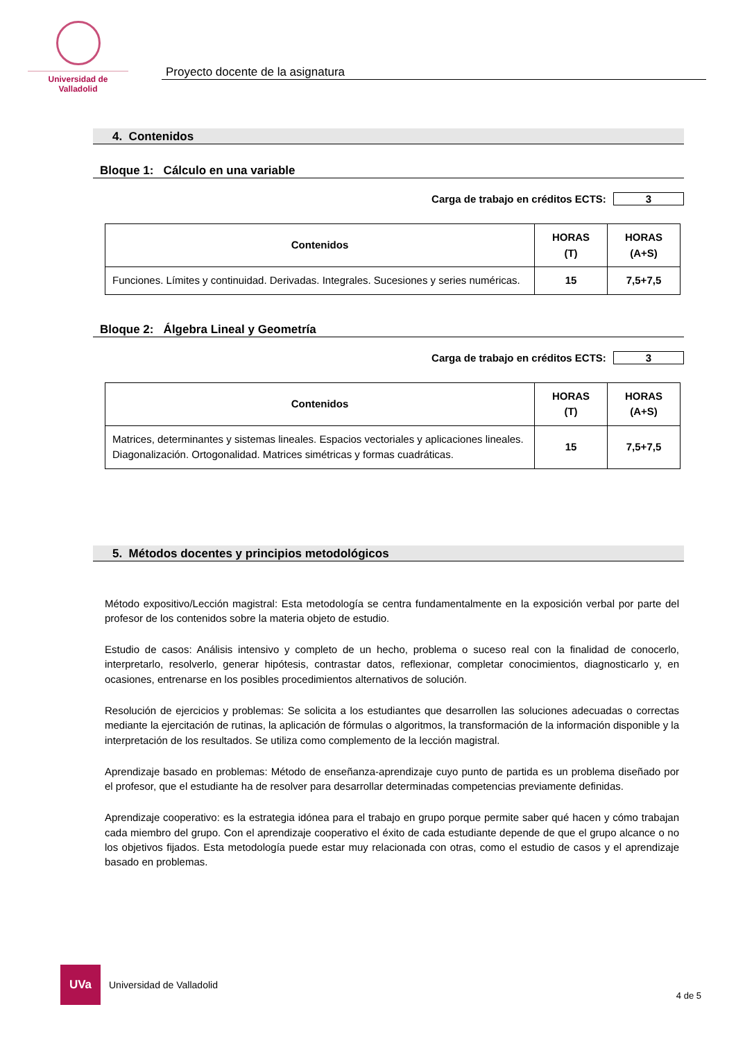Universidad de Valladolid
Proyecto docente de la asignatura
4. Contenidos
Bloque 1: Cálculo en una variable
Carga de trabajo en créditos ECTS: 3
| Contenidos | HORAS (T) | HORAS (A+S) |
| --- | --- | --- |
| Funciones. Límites y continuidad. Derivadas. Integrales. Sucesiones y series numéricas. | 15 | 7,5+7,5 |
Bloque 2: Álgebra Lineal y Geometría
Carga de trabajo en créditos ECTS: 3
| Contenidos | HORAS (T) | HORAS (A+S) |
| --- | --- | --- |
| Matrices, determinantes y sistemas lineales. Espacios vectoriales y aplicaciones lineales. Diagonalización. Ortogonalidad. Matrices simétricas y formas cuadráticas. | 15 | 7,5+7,5 |
5. Métodos docentes y principios metodológicos
Método expositivo/Lección magistral: Esta metodología se centra fundamentalmente en la exposición verbal por parte del profesor de los contenidos sobre la materia objeto de estudio.
Estudio de casos: Análisis intensivo y completo de un hecho, problema o suceso real con la finalidad de conocerlo, interpretarlo, resolverlo, generar hipótesis, contrastar datos, reflexionar, completar conocimientos, diagnosticarlo y, en ocasiones, entrenarse en los posibles procedimientos alternativos de solución.
Resolución de ejercicios y problemas: Se solicita a los estudiantes que desarrollen las soluciones adecuadas o correctas mediante la ejercitación de rutinas, la aplicación de fórmulas o algoritmos, la transformación de la información disponible y la interpretación de los resultados. Se utiliza como complemento de la lección magistral.
Aprendizaje basado en problemas: Método de enseñanza-aprendizaje cuyo punto de partida es un problema diseñado por el profesor, que el estudiante ha de resolver para desarrollar determinadas competencias previamente definidas.
Aprendizaje cooperativo: es la estrategia idónea para el trabajo en grupo porque permite saber qué hacen y cómo trabajan cada miembro del grupo. Con el aprendizaje cooperativo el éxito de cada estudiante depende de que el grupo alcance o no los objetivos fijados. Esta metodología puede estar muy relacionada con otras, como el estudio de casos y el aprendizaje basado en problemas.
UVa
Universidad de Valladolid
4 de 5